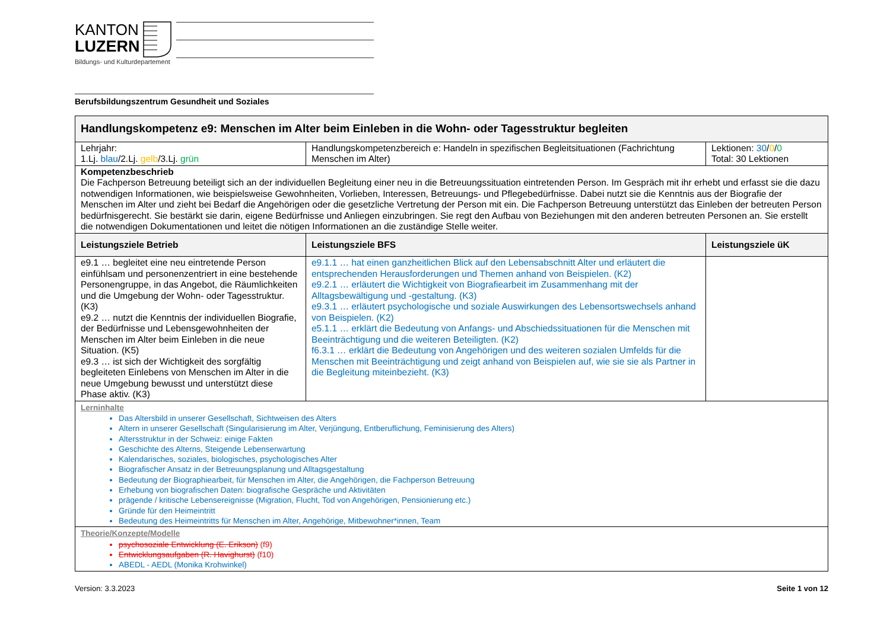KANTON
LUZERN
Bildungs- und Kulturdepartement
Berufsbildungszentrum Gesundheit und Soziales
| Handlungskompetenz e9: Menschen im Alter beim Einleben in die Wohn- oder Tagesstruktur begleiten | | |
| --- | --- | --- |
| Lehrjahr: 1.Lj. blau /2.Lj. gelb /3.Lj. grün | Handlungskompetenzbereich e: Handeln in spezifischen Begleitsituationen (Fachrichtung Menschen im Alter) | Lektionen: 30 / 0 / 0 Total: 30 Lektionen |
| Kompetenzbeschrieb Die Fachperson Betreuung beteiligt sich an der individuellen Begleitung einer neu in die Betreuungssituation eintretenden Person. Im Gespräch mit ihr erhebt und erfasst sie die dazu notwendigen Informationen, wie beispielsweise Gewohnheiten, Vorlieben, Interessen, Betreuungs- und Pflegebedürfnisse. Dabei nutzt sie die Kenntnis aus der Biografie der Menschen im Alter und zieht bei Bedarf die Angehörigen oder die gesetzliche Vertretung der Person mit ein. Die Fachperson Betreuung unterstützt das Einleben der betreuten Person bedürfnisgerecht. Sie bestärkt sie darin, eigene Bedürfnisse und Anliegen einzubringen. Sie regt den Aufbau von Beziehungen mit den anderen betreuten Personen an. Sie erstellt die notwendigen Dokumentationen und leitet die nötigen Informationen an die zuständige Stelle weiter. | | |
| Leistungsziele Betrieb | Leistungsziele BFS | Leistungsziele üK |
| e9.1 … begleitet eine neu eintretende Person einfühlsam und personenzentriert in eine bestehende Personengruppe, in das Angebot, die Räumlichkeiten und die Umgebung der Wohn- oder Tagesstruktur. (K3) e9.2 … nutzt die Kenntnis der individuellen Biografie, der Bedürfnisse und Lebensgewohnheiten der Menschen im Alter beim Einleben in die neue Situation. (K5) e9.3 … ist sich der Wichtigkeit des sorgfältig begleiteten Einlebens von Menschen im Alter in die neue Umgebung bewusst und unterstützt diese Phase aktiv. (K3) | e9.1.1 … hat einen ganzheitlichen Blick auf den Lebensabschnitt Alter und erläutert die entsprechenden Herausforderungen und Themen anhand von Beispielen. (K2) e9.2.1 … erläutert die Wichtigkeit von Biografiearbeit im Zusammenhang mit der Alltagsbewältigung und -gestaltung. (K3) e9.3.1 … erläutert psychologische und soziale Auswirkungen des Lebensortswechsels anhand von Beispielen. (K2) e5.1.1 … erklärt die Bedeutung von Anfangs- und Abschiedssituationen für die Menschen mit Beeinträchtigung und die weiteren Beteiligten. (K2) f6.3.1 … erklärt die Bedeutung von Angehörigen und des weiteren sozialen Umfelds für die Menschen mit Beeinträchtigung und zeigt anhand von Beispielen auf, wie sie sie als Partner in die Begleitung miteinbezieht. (K3) | |
| Lerninhalte Das Altersbild in unserer Gesellschaft, Sichtweisen des Alters Altern in unserer Gesellschaft (Singularisierung im Alter, Verjüngung, Entberuflichung, Feminisierung des Alters) Altersstruktur in der Schweiz: einige Fakten Geschichte des Alterns, Steigende Lebenserwartung Kalendarisches, soziales, biologisches, psychologisches Alter Biografischer Ansatz in der Betreuungsplanung und Alltagsgestaltung Bedeutung der Biographiearbeit, für Menschen im Alter, die Angehörigen, die Fachperson Betreuung Erhebung von biografischen Daten: biografische Gespräche und Aktivitäten prägende / kritische Lebensereignisse (Migration, Flucht, Tod von Angehörigen, Pensionierung etc.) Gründe für den Heimeintritt Bedeutung des Heimeintritts für Menschen im Alter, Angehörige, Mitbewohner*innen, Team | | |
| Theorie/Konzepte/Modelle psychosoziale Entwicklung (E. Erikson) (f9) Entwicklungsaufgaben (R. Havighurst) (f10) ABEDL - AEDL (Monika Krohwinkel) | | |
Version: 3.3.2023 Seite 1 von 12